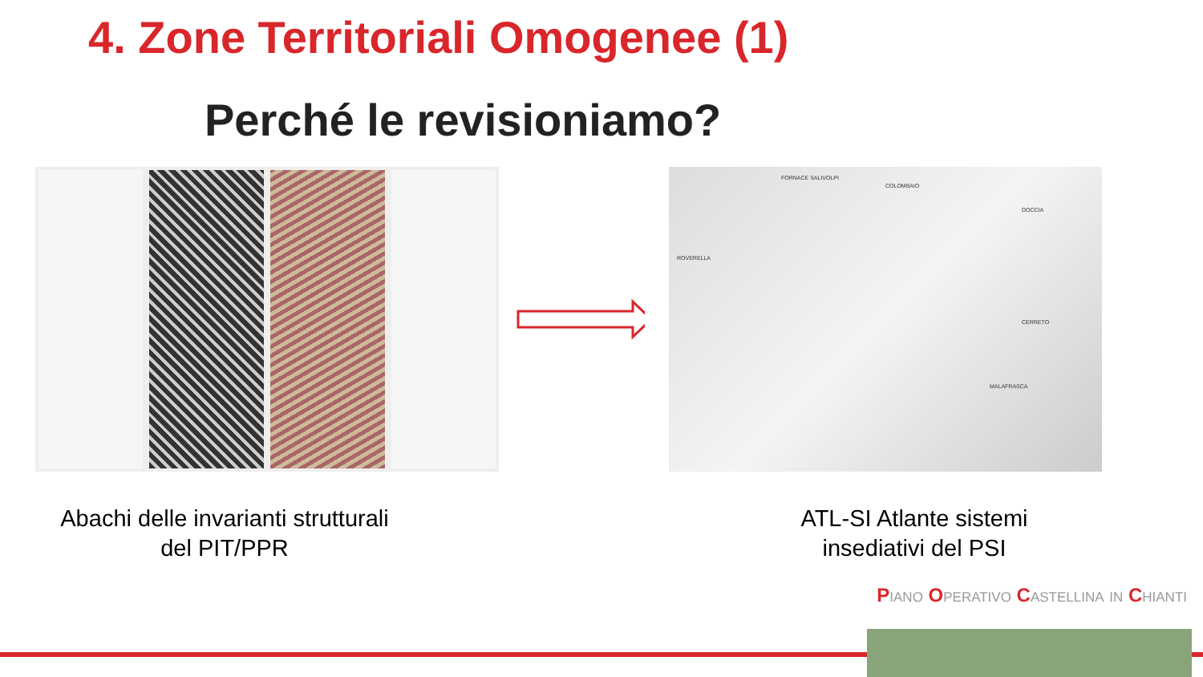4. Zone Territoriali Omogenee (1)
Perché le revisioniamo?
FORNACE SALIVOLPI
COLOMBAIO
DOCCIA
ROVERELLA
CERRETO
MALAFRASCA
Abachi delle invarianti strutturali
del PIT/PPR
ATL-SI Atlante sistemi
insediativi del PSI
Piano Operativo Castellina in Chianti